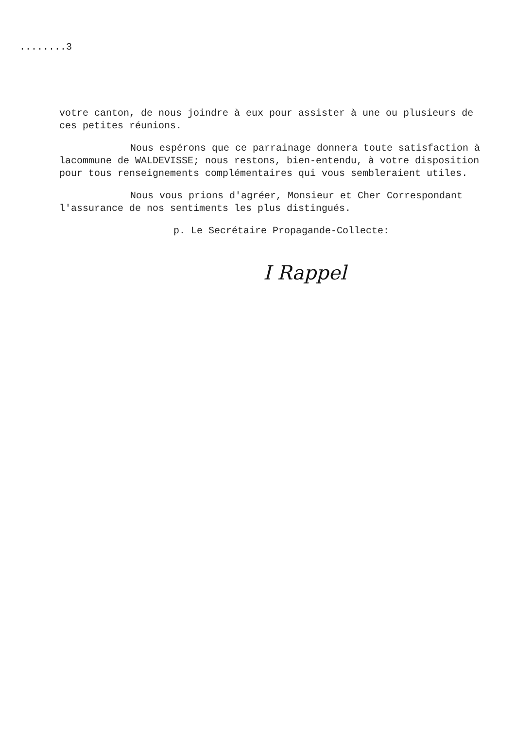........3
votre canton, de nous joindre à eux pour assister à une ou plusieurs de ces petites réunions.
Nous espérons que ce parrainage donnera toute satisfaction à lacommune de WALDEVISSE; nous restons, bien-entendu, à votre disposition pour tous renseignements complémentaires qui vous sembleraient utiles.
Nous vous prions d'agréer, Monsieur et Cher Correspondant l'assurance de nos sentiments les plus distingués.
p. Le Secrétaire Propagande-Collecte:
I Rappel